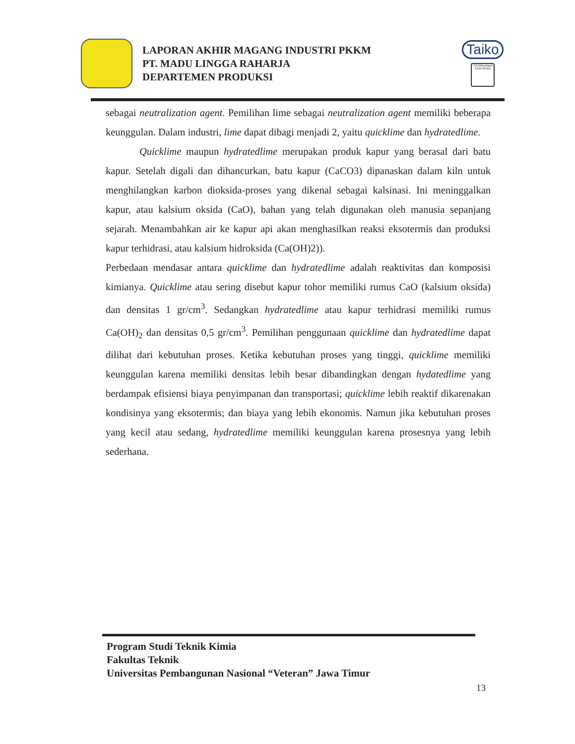LAPORAN AKHIR MAGANG INDUSTRI PKKM
PT. MADU LINGGA RAHARJA
DEPARTEMEN PRODUKSI
Taiko
TÜVRheinland CERTIFIED
sebagai neutralization agent. Pemilihan lime sebagai neutralization agent memiliki beberapa keunggulan. Dalam industri, lime dapat dibagi menjadi 2, yaitu quicklime dan hydratedlime.
Quicklime maupun hydratedlime merupakan produk kapur yang berasal dari batu kapur. Setelah digali dan dihancurkan, batu kapur (CaCO3) dipanaskan dalam kiln untuk menghilangkan karbon dioksida-proses yang dikenal sebagai kalsinasi. Ini meninggalkan kapur, atau kalsium oksida (CaO), bahan yang telah digunakan oleh manusia sepanjang sejarah. Menambahkan air ke kapur api akan menghasilkan reaksi eksotermis dan produksi kapur terhidrasi, atau kalsium hidroksida (Ca(OH)2)).
Perbedaan mendasar antara quicklime dan hydratedlime adalah reaktivitas dan komposisi kimianya. Quicklime atau sering disebut kapur tohor memiliki rumus CaO (kalsium oksida) dan densitas 1 gr/cm<sup>3</sup>. Sedangkan hydratedlime atau kapur terhidrasi memiliki rumus Ca(OH)<sub>2</sub> dan densitas 0,5 gr/cm<sup>3</sup>. Pemilihan penggunaan quicklime dan hydratedlime dapat dilihat dari kebutuhan proses. Ketika kebutuhan proses yang tinggi, quicklime memiliki keunggulan karena memiliki densitas lebih besar dibandingkan dengan hydatedlime yang berdampak efisiensi biaya penyimpanan dan transportasi; quicklime lebih reaktif dikarenakan kondisinya yang eksotermis; dan biaya yang lebih ekonomis. Namun jika kebutuhan proses yang kecil atau sedang, hydratedlime memiliki keunggulan karena prosesnya yang lebih sederhana.
Program Studi Teknik Kimia
Fakultas Teknik
Universitas Pembangunan Nasional “Veteran” Jawa Timur
13